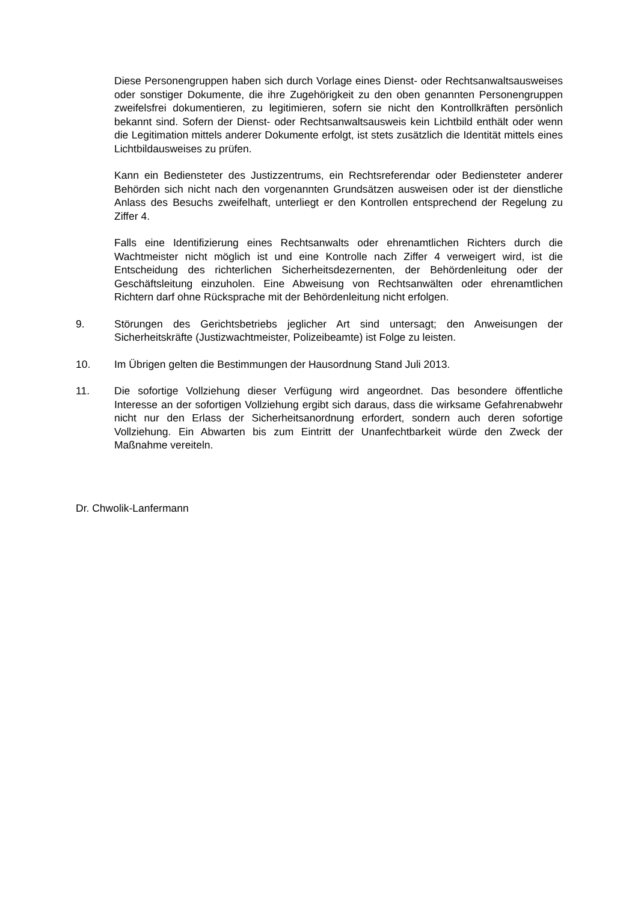Diese Personengruppen haben sich durch Vorlage eines Dienst- oder Rechtsanwaltsausweises oder sonstiger Dokumente, die ihre Zugehörigkeit zu den oben genannten Personengruppen zweifelsfrei dokumentieren, zu legitimieren, sofern sie nicht den Kontrollkräften persönlich bekannt sind. Sofern der Dienst- oder Rechtsanwaltsausweis kein Lichtbild enthält oder wenn die Legitimation mittels anderer Dokumente erfolgt, ist stets zusätzlich die Identität mittels eines Lichtbildausweises zu prüfen.
Kann ein Bediensteter des Justizzentrums, ein Rechtsreferendar oder Bediensteter anderer Behörden sich nicht nach den vorgenannten Grundsätzen ausweisen oder ist der dienstliche Anlass des Besuchs zweifelhaft, unterliegt er den Kontrollen entsprechend der Regelung zu Ziffer 4.
Falls eine Identifizierung eines Rechtsanwalts oder ehrenamtlichen Richters durch die Wachtmeister nicht möglich ist und eine Kontrolle nach Ziffer 4 verweigert wird, ist die Entscheidung des richterlichen Sicherheitsdezernenten, der Behördenleitung oder der Geschäftsleitung einzuholen. Eine Abweisung von Rechtsanwälten oder ehrenamtlichen Richtern darf ohne Rücksprache mit der Behördenleitung nicht erfolgen.
9. Störungen des Gerichtsbetriebs jeglicher Art sind untersagt; den Anweisungen der Sicherheitskräfte (Justizwachtmeister, Polizeibeamte) ist Folge zu leisten.
10. Im Übrigen gelten die Bestimmungen der Hausordnung Stand Juli 2013.
11. Die sofortige Vollziehung dieser Verfügung wird angeordnet. Das besondere öffentliche Interesse an der sofortigen Vollziehung ergibt sich daraus, dass die wirksame Gefahrenabwehr nicht nur den Erlass der Sicherheitsanordnung erfordert, sondern auch deren sofortige Vollziehung. Ein Abwarten bis zum Eintritt der Unanfechtbarkeit würde den Zweck der Maßnahme vereiteln.
Dr. Chwolik-Lanfermann